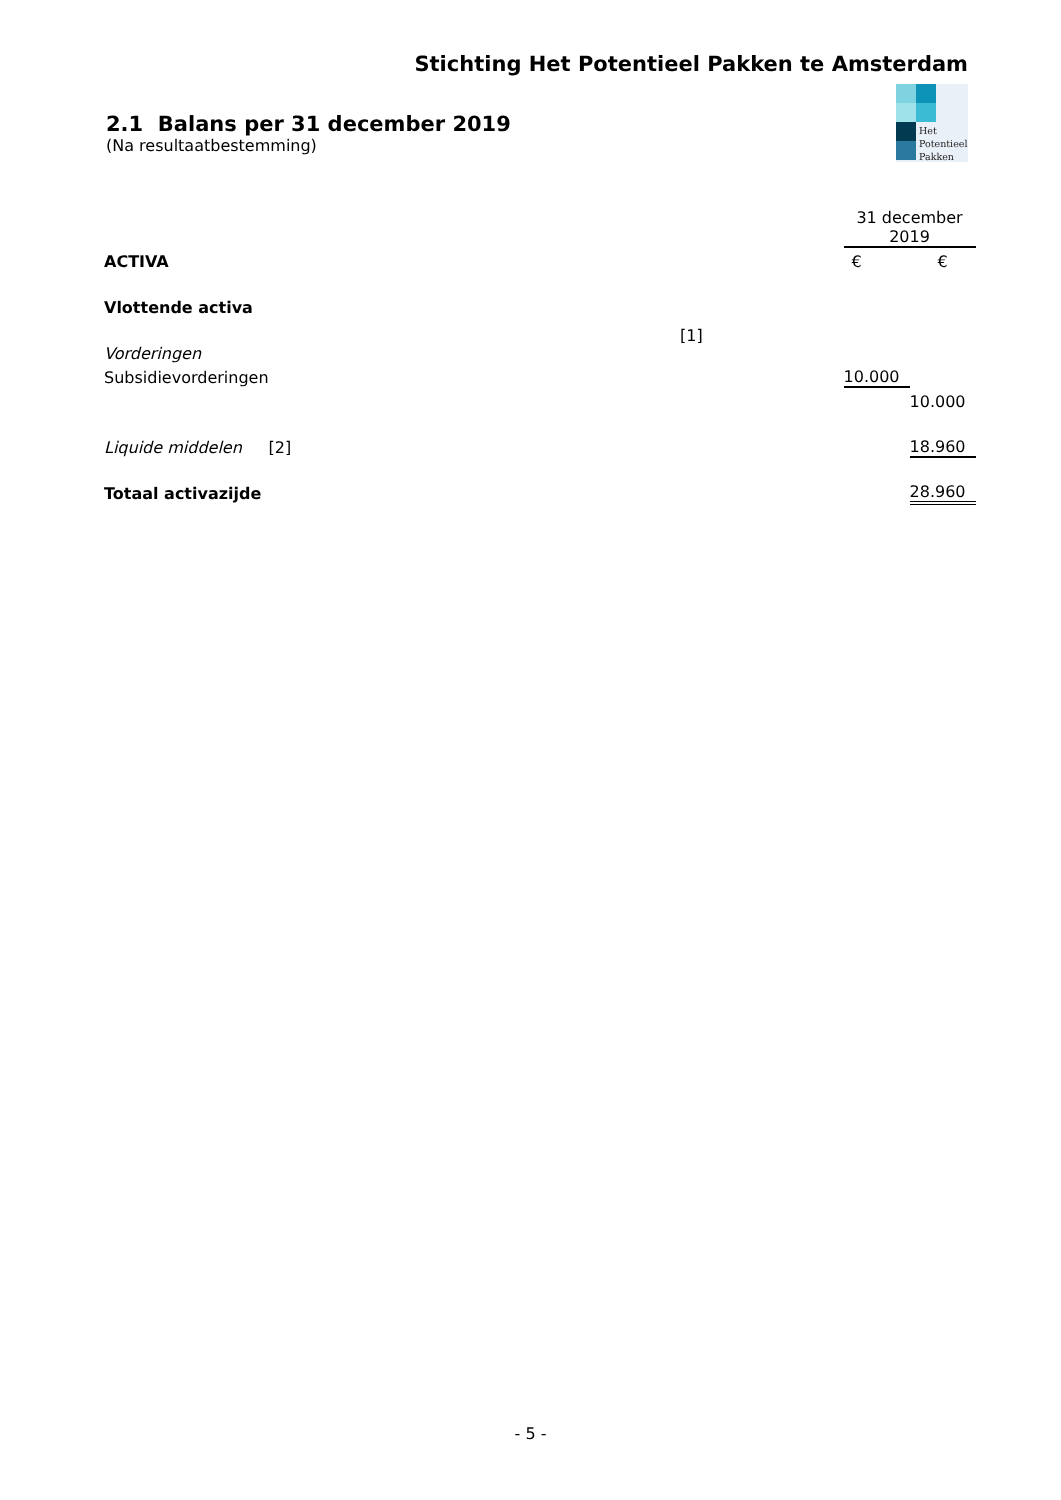Stichting Het Potentieel Pakken te Amsterdam
Het
Potentieel
Pakken
2.1 Balans per 31 december 2019
(Na resultaatbestemming)
| | | 31 december 2019 | |
| ACTIVA | | € | € |
| Vlottende activa | | | |
| Vorderingen | | | |
| Subsidievorderingen | | 10.000 | |
| | | | 10.000 |
| Liquide middelen | [2] | | 18.960 |
| Totaal activazijde | | | 28.960 |
[1]
- 5 -